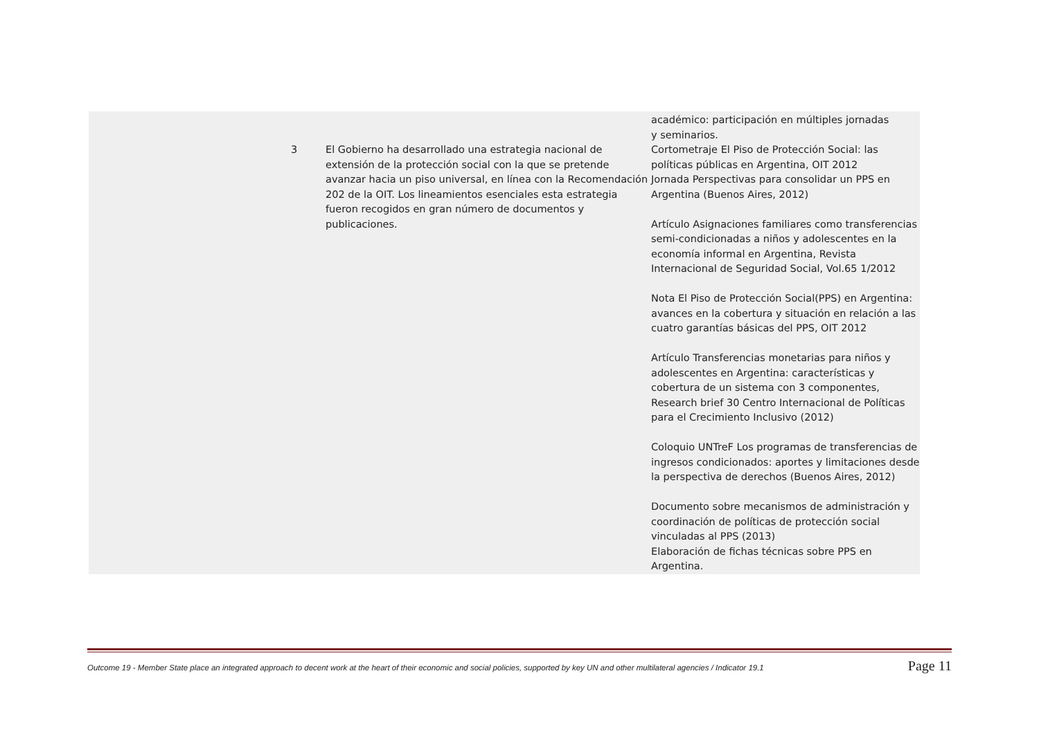| | | | académico: participación en múltiples jornadas y seminarios. |
| | 3 | El Gobierno ha desarrollado una estrategia nacional de extensión de la protección social con la que se pretende avanzar hacia un piso universal, en línea con la Recomendación 202 de la OIT. Los lineamientos esenciales esta estrategia fueron recogidos en gran número de documentos y publicaciones. | Cortometraje El Piso de Protección Social: las políticas públicas en Argentina, OIT 2012 Jornada Perspectivas para consolidar un PPS en Argentina (Buenos Aires, 2012) Artículo Asignaciones familiares como transferencias semi-condicionadas a niños y adolescentes en la economía informal en Argentina, Revista Internacional de Seguridad Social, Vol.65 1/2012 Nota El Piso de Protección Social(PPS) en Argentina: avances en la cobertura y situación en relación a las cuatro garantías básicas del PPS, OIT 2012 Artículo Transferencias monetarias para niños y adolescentes en Argentina: características y cobertura de un sistema con 3 componentes, Research brief 30 Centro Internacional de Políticas para el Crecimiento Inclusivo (2012) Coloquio UNTreF Los programas de transferencias de ingresos condicionados: aportes y limitaciones desde la perspectiva de derechos (Buenos Aires, 2012) Documento sobre mecanismos de administración y coordinación de políticas de protección social vinculadas al PPS (2013) Elaboración de fichas técnicas sobre PPS en Argentina. |
Outcome 19 - Member State place an integrated approach to decent work at the heart of their economic and social policies, supported by key UN and other multilateral agencies / Indicator 19.1 Page 11